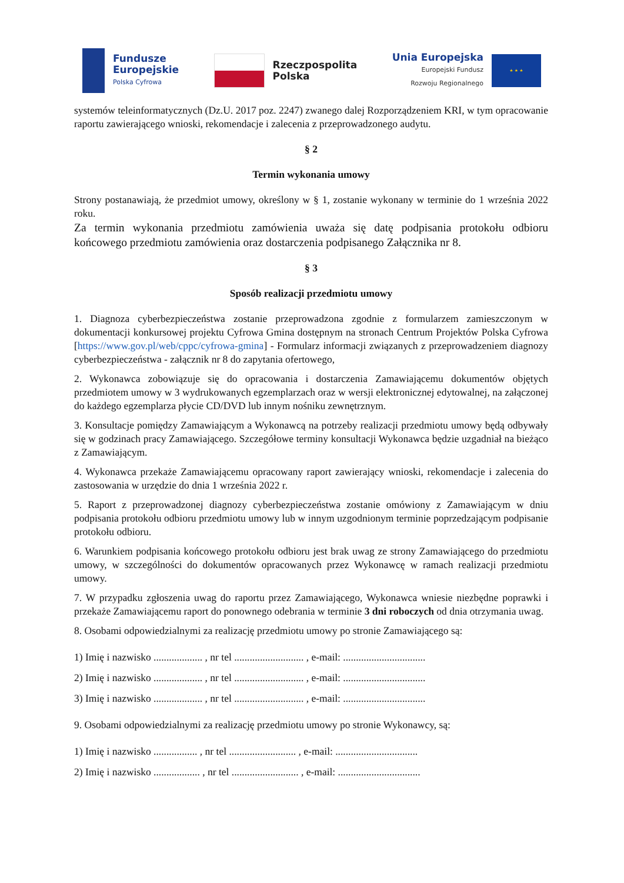Fundusze
Europejskie
Polska Cyfrowa
Rzeczpospolita
Polska
Unia Europejska
Europejski Fundusz
Rozwoju Regionalnego
★ ★ ★
systemów teleinformatycznych (Dz.U. 2017 poz. 2247) zwanego dalej Rozporządzeniem KRI, w tym opracowanie raportu zawierającego wnioski, rekomendacje i zalecenia z przeprowadzonego audytu.
§ 2
Termin wykonania umowy
Strony postanawiają, że przedmiot umowy, określony w § 1, zostanie wykonany w terminie do 1 września 2022 roku.
Za termin wykonania przedmiotu zamówienia uważa się datę podpisania protokołu odbioru końcowego przedmiotu zamówienia oraz dostarczenia podpisanego Załącznika nr 8.
§ 3
Sposób realizacji przedmiotu umowy
1. Diagnoza cyberbezpieczeństwa zostanie przeprowadzona zgodnie z formularzem zamieszczonym w dokumentacji konkursowej projektu Cyfrowa Gmina dostępnym na stronach Centrum Projektów Polska Cyfrowa [https://www.gov.pl/web/cppc/cyfrowa-gmina] - Formularz informacji związanych z przeprowadzeniem diagnozy cyberbezpieczeństwa - załącznik nr 8 do zapytania ofertowego,
2. Wykonawca zobowiązuje się do opracowania i dostarczenia Zamawiającemu dokumentów objętych przedmiotem umowy w 3 wydrukowanych egzemplarzach oraz w wersji elektronicznej edytowalnej, na załączonej do każdego egzemplarza płycie CD/DVD lub innym nośniku zewnętrznym.
3. Konsultacje pomiędzy Zamawiającym a Wykonawcą na potrzeby realizacji przedmiotu umowy będą odbywały się w godzinach pracy Zamawiającego. Szczegółowe terminy konsultacji Wykonawca będzie uzgadniał na bieżąco z Zamawiającym.
4. Wykonawca przekaże Zamawiającemu opracowany raport zawierający wnioski, rekomendacje i zalecenia do zastosowania w urzędzie do dnia 1 września 2022 r.
5. Raport z przeprowadzonej diagnozy cyberbezpieczeństwa zostanie omówiony z Zamawiającym w dniu podpisania protokołu odbioru przedmiotu umowy lub w innym uzgodnionym terminie poprzedzającym podpisanie protokołu odbioru.
6. Warunkiem podpisania końcowego protokołu odbioru jest brak uwag ze strony Zamawiającego do przedmiotu umowy, w szczególności do dokumentów opracowanych przez Wykonawcę w ramach realizacji przedmiotu umowy.
7. W przypadku zgłoszenia uwag do raportu przez Zamawiającego, Wykonawca wniesie niezbędne poprawki i przekaże Zamawiającemu raport do ponownego odebrania w terminie 3 dni roboczych od dnia otrzymania uwag.
8. Osobami odpowiedzialnymi za realizację przedmiotu umowy po stronie Zamawiającego są:
1) Imię i nazwisko ................... , nr tel ........................... , e-mail: ................................
2) Imię i nazwisko ................... , nr tel ........................... , e-mail: ................................
3) Imię i nazwisko ................... , nr tel ........................... , e-mail: ................................
9. Osobami odpowiedzialnymi za realizację przedmiotu umowy po stronie Wykonawcy, są:
1) Imię i nazwisko ................. , nr tel .......................... , e-mail: ................................
2) Imię i nazwisko .................. , nr tel .......................... , e-mail: ................................